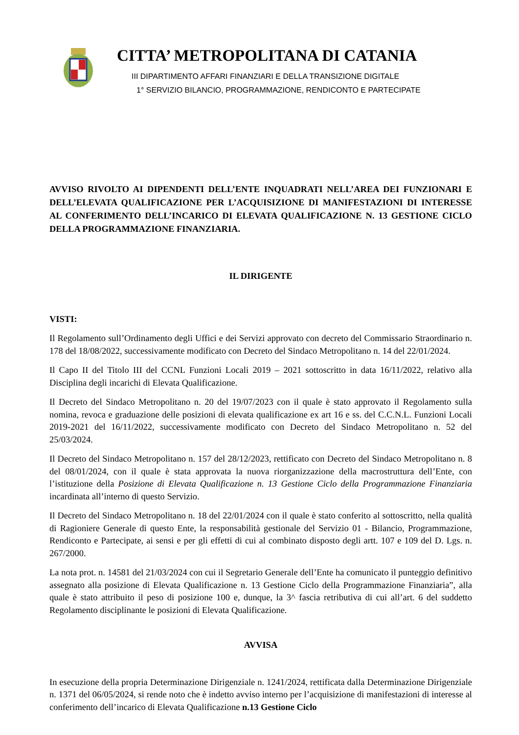CITTA’ METROPOLITANA DI CATANIA
III DIPARTIMENTO AFFARI FINANZIARI E DELLA TRANSIZIONE DIGITALE
1° SERVIZIO BILANCIO, PROGRAMMAZIONE, RENDICONTO E PARTECIPATE
AVVISO RIVOLTO AI DIPENDENTI DELL’ENTE INQUADRATI NELL’AREA DEI FUNZIONARI E DELL’ELEVATA QUALIFICAZIONE PER L’ACQUISIZIONE DI MANIFESTAZIONI DI INTERESSE AL CONFERIMENTO DELL’INCARICO DI ELEVATA QUALIFICAZIONE N. 13 GESTIONE CICLO DELLA PROGRAMMAZIONE FINANZIARIA.
IL DIRIGENTE
VISTI:
Il Regolamento sull’Ordinamento degli Uffici e dei Servizi approvato con decreto del Commissario Straordinario n. 178 del 18/08/2022, successivamente modificato con Decreto del Sindaco Metropolitano n. 14 del 22/01/2024.
Il Capo II del Titolo III del CCNL Funzioni Locali 2019 – 2021 sottoscritto in data 16/11/2022, relativo alla Disciplina degli incarichi di Elevata Qualificazione.
Il Decreto del Sindaco Metropolitano n. 20 del 19/07/2023 con il quale è stato approvato il Regolamento sulla nomina, revoca e graduazione delle posizioni di elevata qualificazione ex art 16 e ss. del C.C.N.L. Funzioni Locali 2019-2021 del 16/11/2022, successivamente modificato con Decreto del Sindaco Metropolitano n. 52 del 25/03/2024.
Il Decreto del Sindaco Metropolitano n. 157 del 28/12/2023, rettificato con Decreto del Sindaco Metropolitano n. 8 del 08/01/2024, con il quale è stata approvata la nuova riorganizzazione della macrostruttura dell’Ente, con l’istituzione della Posizione di Elevata Qualificazione n. 13 Gestione Ciclo della Programmazione Finanziaria incardinata all’interno di questo Servizio.
Il Decreto del Sindaco Metropolitano n. 18 del 22/01/2024 con il quale è stato conferito al sottoscritto, nella qualità di Ragioniere Generale di questo Ente, la responsabilità gestionale del Servizio 01 - Bilancio, Programmazione, Rendiconto e Partecipate, ai sensi e per gli effetti di cui al combinato disposto degli artt. 107 e 109 del D. Lgs. n. 267/2000.
La nota prot. n. 14581 del 21/03/2024 con cui il Segretario Generale dell’Ente ha comunicato il punteggio definitivo assegnato alla posizione di Elevata Qualificazione n. 13 Gestione Ciclo della Programmazione Finanziaria”, alla quale è stato attribuito il peso di posizione 100 e, dunque, la 3^ fascia retributiva di cui all’art. 6 del suddetto Regolamento disciplinante le posizioni di Elevata Qualificazione.
AVVISA
In esecuzione della propria Determinazione Dirigenziale n. 1241/2024, rettificata dalla Determinazione Dirigenziale n. 1371 del 06/05/2024, si rende noto che è indetto avviso interno per l’acquisizione di manifestazioni di interesse al conferimento dell’incarico di Elevata Qualificazione n.13 Gestione Ciclo